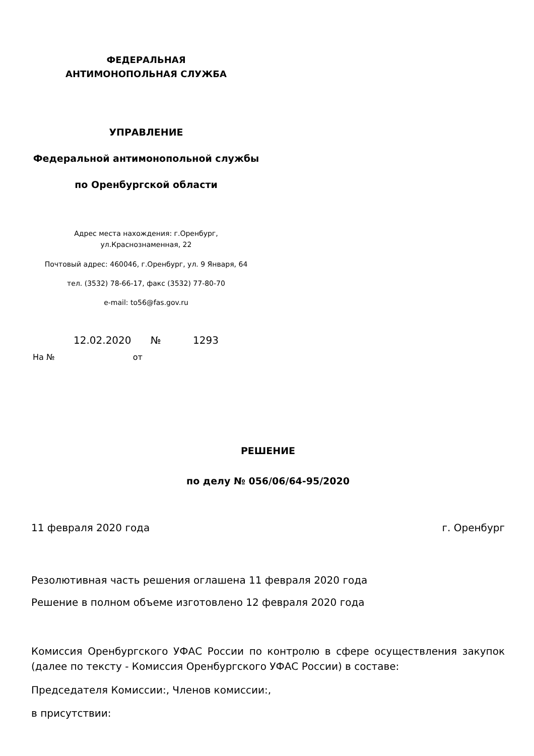ФЕДЕРАЛЬНАЯ
АНТИМОНОПОЛЬНАЯ СЛУЖБА
УПРАВЛЕНИЕ
Федеральной антимонопольной службы
по Оренбургской области
Адрес места нахождения: г.Оренбург,
ул.Краснознаменная, 22
Почтовый адрес: 460046, г.Оренбург, ул. 9 Января, 64
тел. (3532) 78-66-17, факс (3532) 77-80-70
e-mail: to56@fas.gov.ru
12.02.2020 № 1293
На № от
РЕШЕНИЕ
по делу № 056/06/64-95/2020
11 февраля 2020 года г. Оренбург
Резолютивная часть решения оглашена 11 февраля 2020 года
Решение в полном объеме изготовлено 12 февраля 2020 года
Комиссия Оренбургского УФАС России по контролю в сфере осуществления закупок (далее по тексту - Комиссия Оренбургского УФАС России) в составе:
Председателя Комиссии:, Членов комиссии:,
в присутствии: